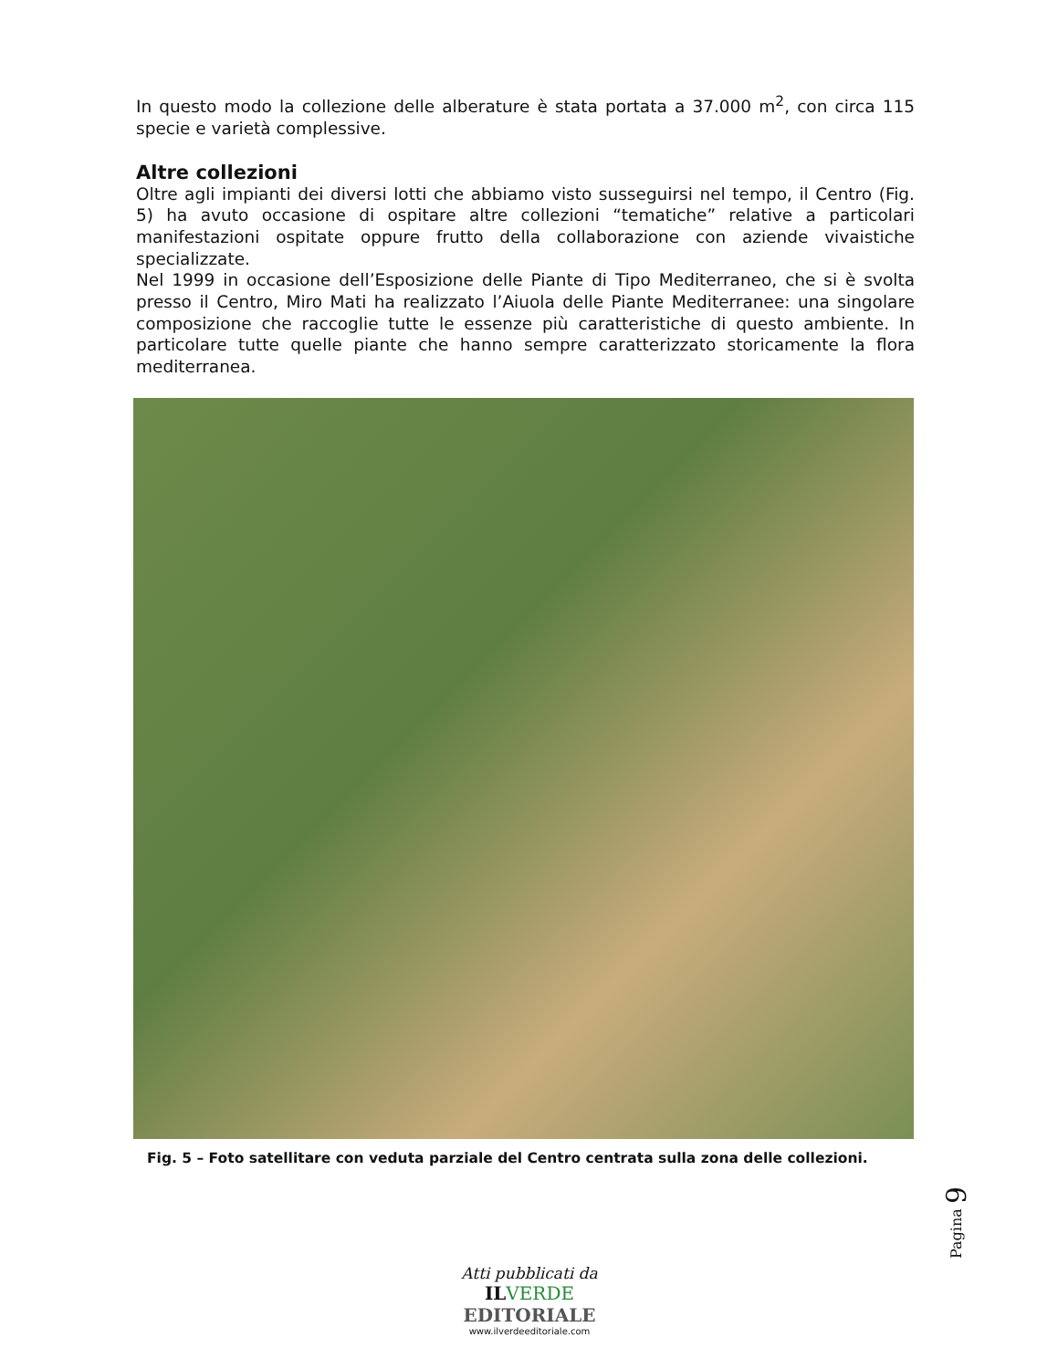In questo modo la collezione delle alberature è stata portata a 37.000 m<sup>2</sup>, con circa 115 specie e varietà complessive.
Altre collezioni
Oltre agli impianti dei diversi lotti che abbiamo visto susseguirsi nel tempo, il Centro (Fig. 5) ha avuto occasione di ospitare altre collezioni “tematiche” relative a particolari manifestazioni ospitate oppure frutto della collaborazione con aziende vivaistiche specializzate.
Nel 1999 in occasione dell’Esposizione delle Piante di Tipo Mediterraneo, che si è svolta presso il Centro, Miro Mati ha realizzato l’Aiuola delle Piante Mediterranee: una singolare composizione che raccoglie tutte le essenze più caratteristiche di questo ambiente. In particolare tutte quelle piante che hanno sempre caratterizzato storicamente la flora mediterranea.
Fig. 5 – Foto satellitare con veduta parziale del Centro centrata sulla zona delle collezioni.
Pagina 9
Atti pubblicati da
IL VERDE
EDITORIALE
www.ilverdeeditoriale.com